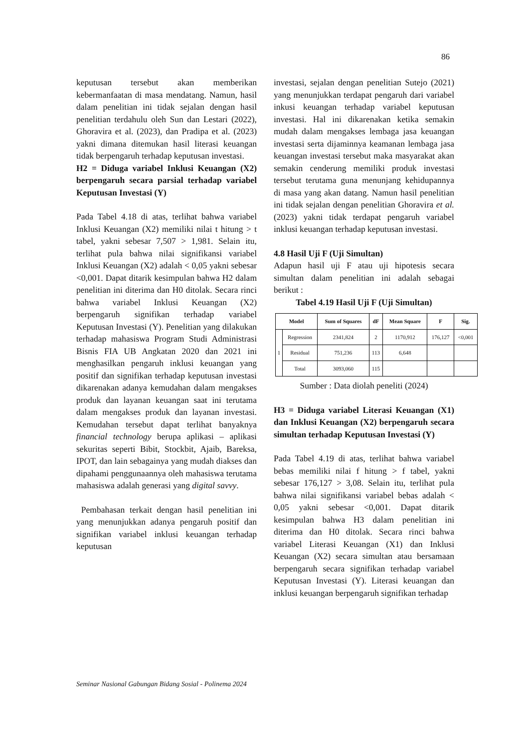86
keputusan tersebut akan memberikan kebermanfaatan di masa mendatang. Namun, hasil dalam penelitian ini tidak sejalan dengan hasil penelitian terdahulu oleh Sun dan Lestari (2022), Ghoravira et al. (2023), dan Pradipa et al. (2023) yakni dimana ditemukan hasil literasi keuangan tidak berpengaruh terhadap keputusan investasi.
H2 = Diduga variabel Inklusi Keuangan (X2) berpengaruh secara parsial terhadap variabel Keputusan Investasi (Y)
Pada Tabel 4.18 di atas, terlihat bahwa variabel Inklusi Keuangan (X2) memiliki nilai t hitung > t tabel, yakni sebesar 7,507 > 1,981. Selain itu, terlihat pula bahwa nilai signifikansi variabel Inklusi Keuangan (X2) adalah < 0,05 yakni sebesar <0,001. Dapat ditarik kesimpulan bahwa H2 dalam penelitian ini diterima dan H0 ditolak. Secara rinci bahwa variabel Inklusi Keuangan (X2) berpengaruh signifikan terhadap variabel Keputusan Investasi (Y). Penelitian yang dilakukan terhadap mahasiswa Program Studi Administrasi Bisnis FIA UB Angkatan 2020 dan 2021 ini menghasilkan pengaruh inklusi keuangan yang positif dan signifikan terhadap keputusan investasi dikarenakan adanya kemudahan dalam mengakses produk dan layanan keuangan saat ini terutama dalam mengakses produk dan layanan investasi. Kemudahan tersebut dapat terlihat banyaknya financial technology berupa aplikasi – aplikasi sekuritas seperti Bibit, Stockbit, Ajaib, Bareksa, IPOT, dan lain sebagainya yang mudah diakses dan dipahami penggunaannya oleh mahasiswa terutama mahasiswa adalah generasi yang digital savvy.
Pembahasan terkait dengan hasil penelitian ini yang menunjukkan adanya pengaruh positif dan signifikan variabel inklusi keuangan terhadap keputusan
investasi, sejalan dengan penelitian Sutejo (2021) yang menunjukkan terdapat pengaruh dari variabel inkusi keuangan terhadap variabel keputusan investasi. Hal ini dikarenakan ketika semakin mudah dalam mengakses lembaga jasa keuangan investasi serta dijaminnya keamanan lembaga jasa keuangan investasi tersebut maka masyarakat akan semakin cenderung memiliki produk investasi tersebut terutama guna menunjang kehidupannya di masa yang akan datang. Namun hasil penelitian ini tidak sejalan dengan penelitian Ghoravira et al. (2023) yakni tidak terdapat pengaruh variabel inklusi keuangan terhadap keputusan investasi.
4.8 Hasil Uji F (Uji Simultan)
Adapun hasil uji F atau uji hipotesis secara simultan dalam penelitian ini adalah sebagai berikut :
Tabel 4.19 Hasil Uji F (Uji Simultan)
| Model | | Sum of Squares | dF | Mean Square | F | Sig. |
| --- | --- | --- | --- | --- | --- | --- |
| 1 | Regression | 2341,824 | 2 | 1170,912 | 176,127 | <0,001 |
| | Residual | 751,236 | 113 | 6,648 | | |
| | Total | 3093,060 | 115 | | | |
Sumber : Data diolah peneliti (2024)
H3 = Diduga variabel Literasi Keuangan (X1) dan Inklusi Keuangan (X2) berpengaruh secara simultan terhadap Keputusan Investasi (Y)
Pada Tabel 4.19 di atas, terlihat bahwa variabel bebas memiliki nilai f hitung > f tabel, yakni sebesar 176,127 > 3,08. Selain itu, terlihat pula bahwa nilai signifikansi variabel bebas adalah < 0,05 yakni sebesar <0,001. Dapat ditarik kesimpulan bahwa H3 dalam penelitian ini diterima dan H0 ditolak. Secara rinci bahwa variabel Literasi Keuangan (X1) dan Inklusi Keuangan (X2) secara simultan atau bersamaan berpengaruh secara signifikan terhadap variabel Keputusan Investasi (Y). Literasi keuangan dan inklusi keuangan berpengaruh signifikan terhadap
Seminar Nasional Gabungan Bidang Sosial - Polinema 2024